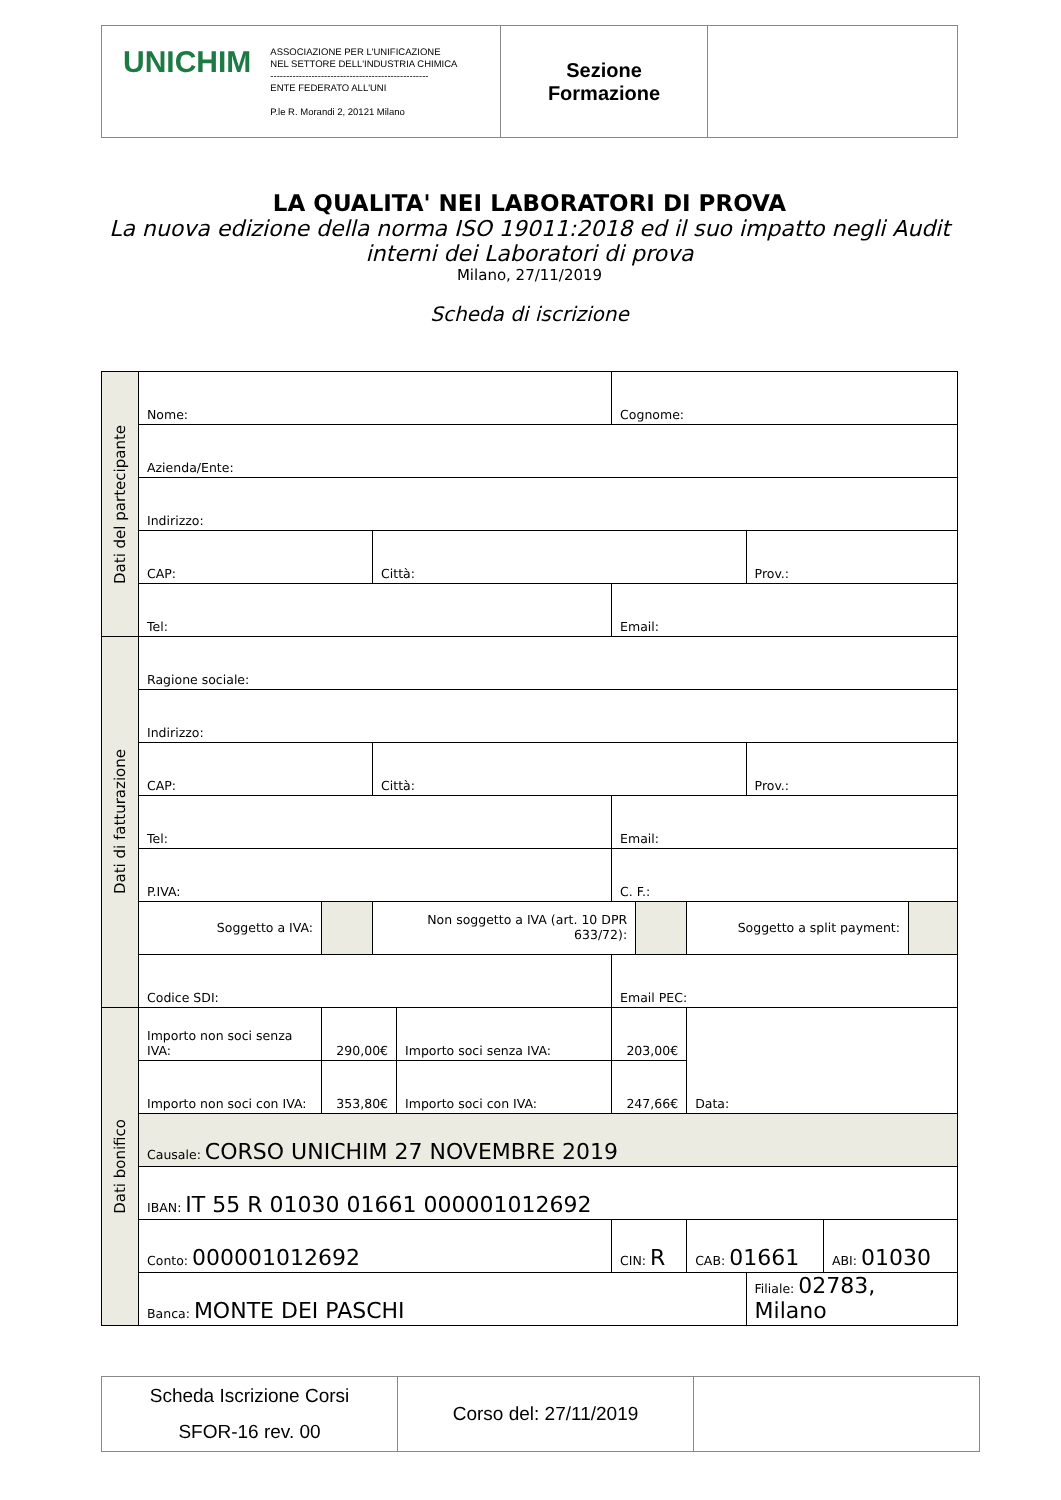| / UNICHIM / ASSOCIAZIONE PER L'UNIFICAZIONE NEL SETTORE DELL'INDUSTRIA CHIMICA -------------------------------------------------- ENTE FEDERATO ALL'UNI P.le R. Morandi 2, 20121 Milano / | Sezione Formazione | |
LA QUALITA' NEI LABORATORI DI PROVA
La nuova edizione della norma ISO 19011:2018 ed il suo impatto negli Audit interni dei Laboratori di prova
Milano, 27/11/2019
Scheda di iscrizione
| Dati del partecipante | Nome: | | | | Cognome: | | | | | |
| | Azienda/Ente: | | | | | | | | | |
| | Indirizzo: | | | | | | | | | |
| | CAP: | | Città: | | | | | Prov.: | | |
| | Tel: | | | | Email: | | | | | |
| Dati di fatturazione | Ragione sociale: | | | | | | | | | |
| | Indirizzo: | | | | | | | | | |
| | CAP: | | Città: | | | | | Prov.: | | |
| | Tel: | | | | Email: | | | | | |
| | P.IVA: | | | | C. F.: | | | | | |
| | Soggetto a IVA: | | Non soggetto a IVA (art. 10 DPR 633/72): | | | | Soggetto a split payment: | | | |
| | Codice SDI: | | | | Email PEC: | | | | | |
| Dati bonifico | Importo non soci senza IVA: | 290,00€ | | Importo soci senza IVA: | 203,00€ | | Data: | | | |
| | Importo non soci con IVA: | 353,80€ | | Importo soci con IVA: | 247,66€ | | | | | |
| | Causale: CORSO UNICHIM 27 NOVEMBRE 2019 | | | | | | | | | |
| | IBAN: IT 55 R 01030 01661 000001012692 | | | | | | | | | |
| | Conto: 000001012692 | | | | CIN: R | | CAB: 01661 | | ABI: 01030 | |
| | Banca: MONTE DEI PASCHI | | | | | | | Filiale: 02783, Milano | | |
| Scheda Iscrizione Corsi SFOR-16 rev. 00 | Corso del: 27/11/2019 | |